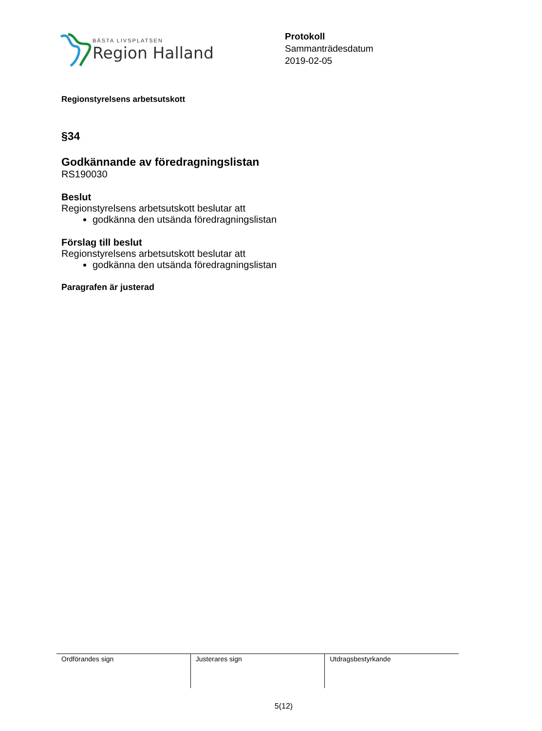BÄSTA LIVSPLATSEN
Region Halland
Protokoll
Sammanträdesdatum
2019-02-05
Regionstyrelsens arbetsutskott
§34
Godkännande av föredragningslistan
RS190030
Beslut
Regionstyrelsens arbetsutskott beslutar att
godkänna den utsända föredragningslistan
Förslag till beslut
Regionstyrelsens arbetsutskott beslutar att
godkänna den utsända föredragningslistan
Paragrafen är justerad
| Ordförandes sign | Justerares sign | Utdragsbestyrkande |
5(12)